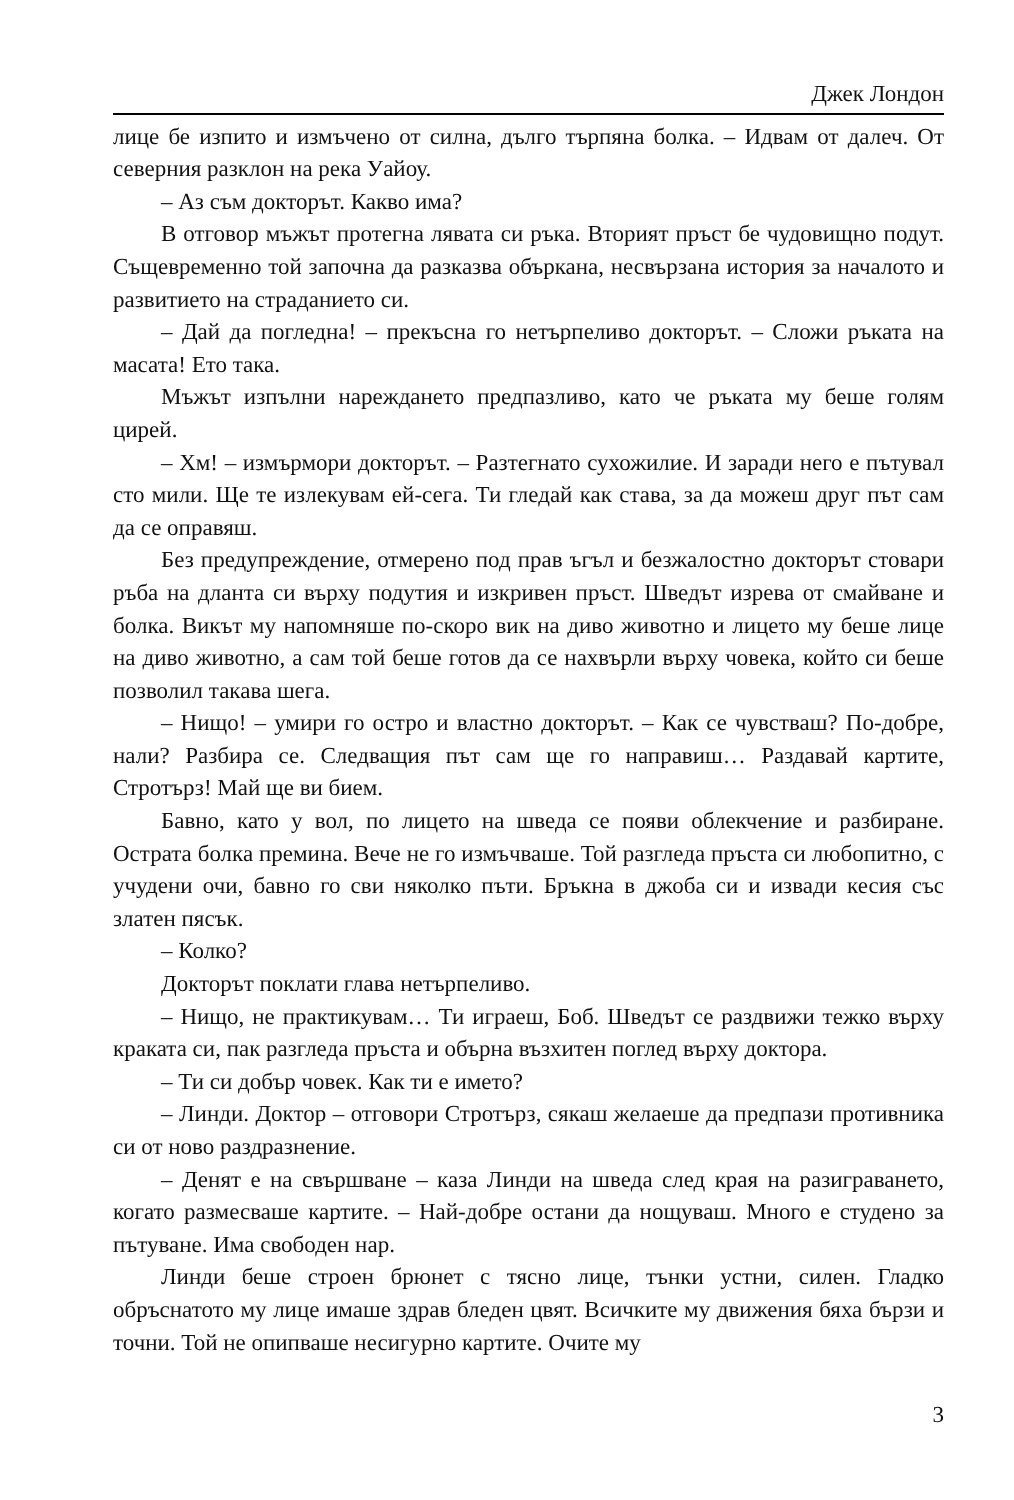Джек Лондон
лице бе изпито и измъчено от силна, дълго търпяна болка. – Идвам от далеч. От северния разклон на река Уайоу.
– Аз съм докторът. Какво има?
В отговор мъжът протегна лявата си ръка. Вторият пръст бе чудовищно подут. Същевременно той започна да разказва объркана, несвързана история за началото и развитието на страданието си.
– Дай да погледна! – прекъсна го нетърпеливо докторът. – Сложи ръката на масата! Ето така.
Мъжът изпълни нареждането предпазливо, като че ръката му беше голям цирей.
– Хм! – измърмори докторът. – Разтегнато сухожилие. И заради него е пътувал сто мили. Ще те излекувам ей-сега. Ти гледай как става, за да можеш друг път сам да се оправяш.
Без предупреждение, отмерено под прав ъгъл и безжалостно докторът стовари ръба на дланта си върху подутия и изкривен пръст. Шведът изрева от смайване и болка. Викът му напомняше по-скоро вик на диво животно и лицето му беше лице на диво животно, а сам той беше готов да се нахвърли върху човека, който си беше позволил такава шега.
– Нищо! – умири го остро и властно докторът. – Как се чувстваш? По-добре, нали? Разбира се. Следващия път сам ще го направиш… Раздавай картите, Стротърз! Май ще ви бием.
Бавно, като у вол, по лицето на шведа се появи облекчение и разбиране. Острата болка премина. Вече не го измъчваше. Той разгледа пръста си любопитно, с учудени очи, бавно го сви няколко пъти. Бръкна в джоба си и извади кесия със златен пясък.
– Колко?
Докторът поклати глава нетърпеливо.
– Нищо, не практикувам… Ти играеш, Боб. Шведът се раздвижи тежко върху краката си, пак разгледа пръста и обърна възхитен поглед върху доктора.
– Ти си добър човек. Как ти е името?
– Линди. Доктор – отговори Стротърз, сякаш желаеше да предпази противника си от ново раздразнение.
– Денят е на свършване – каза Линди на шведа след края на разиграването, когато размесваше картите. – Най-добре остани да нощуваш. Много е студено за пътуване. Има свободен нар.
Линди беше строен брюнет с тясно лице, тънки устни, силен. Гладко обръснатото му лице имаше здрав бледен цвят. Всичките му движения бяха бързи и точни. Той не опипваше несигурно картите. Очите му
3